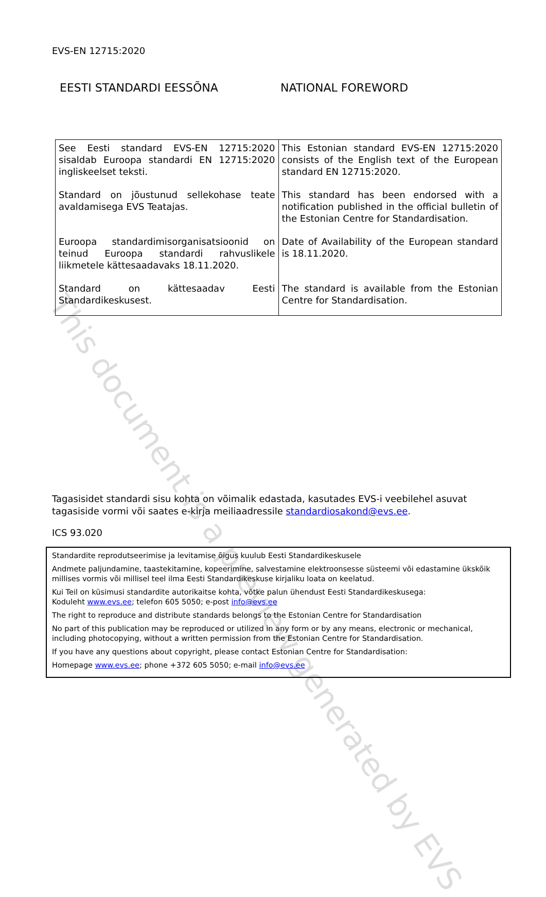This document is a preview generated by EVS
EVS-EN 12715:2020
EESTI STANDARDI EESSÕNA NATIONAL FOREWORD
| See Eesti standard EVS-EN 12715:2020 sisaldab Euroopa standardi EN 12715:2020 ingliskeelset teksti. | This Estonian standard EVS-EN 12715:2020 consists of the English text of the European standard EN 12715:2020. |
| Standard on jõustunud sellekohase teate avaldamisega EVS Teatajas. | This standard has been endorsed with a notification published in the official bulletin of the Estonian Centre for Standardisation. |
| Euroopa standardimisorganisatsioonid on teinud Euroopa standardi rahvuslikele liikmetele kättesaadavaks 18.11.2020. | Date of Availability of the European standard is 18.11.2020. |
| Standard on kättesaadav Eesti Standardikeskusest. | The standard is available from the Estonian Centre for Standardisation. |
Tagasisidet standardi sisu kohta on võimalik edastada, kasutades EVS-i veebilehel asuvat tagasiside vormi või saates e-kirja meiliaadressile standardiosakond@evs.ee.
ICS 93.020
Standardite reprodutseerimise ja levitamise õigus kuulub Eesti Standardikeskusele
Andmete paljundamine, taastekitamine, kopeerimine, salvestamine elektroonsesse süsteemi või edastamine ükskõik millises vormis või millisel teel ilma Eesti Standardikeskuse kirjaliku loata on keelatud.
Kui Teil on küsimusi standardite autorikaitse kohta, võtke palun ühendust Eesti Standardikeskusega:
Koduleht www.evs.ee; telefon 605 5050; e-post info@evs.ee
The right to reproduce and distribute standards belongs to the Estonian Centre for Standardisation
No part of this publication may be reproduced or utilized in any form or by any means, electronic or mechanical, including photocopying, without a written permission from the Estonian Centre for Standardisation.
If you have any questions about copyright, please contact Estonian Centre for Standardisation:
Homepage www.evs.ee; phone +372 605 5050; e-mail info@evs.ee